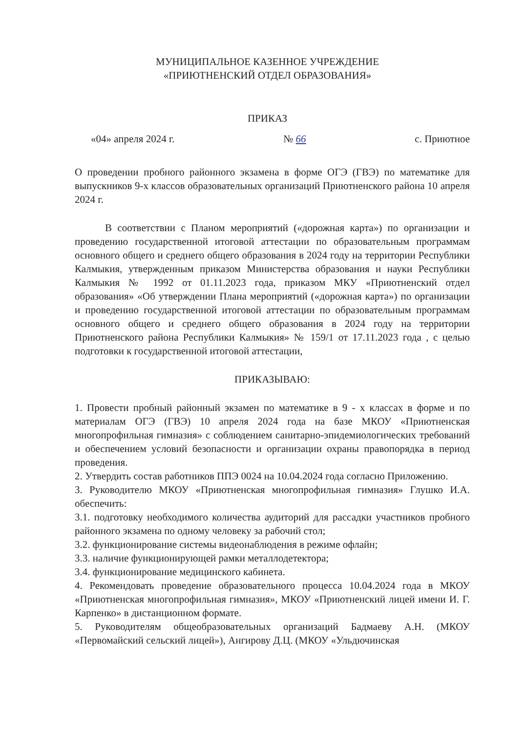МУНИЦИПАЛЬНОЕ КАЗЕННОЕ УЧРЕЖДЕНИЕ
«ПРИЮТНЕНСКИЙ ОТДЕЛ ОБРАЗОВАНИЯ»
ПРИКАЗ
«04» апреля 2024 г. № 66 с. Приютное
О проведении пробного районного экзамена в форме ОГЭ (ГВЭ) по математике для выпускников 9-х классов образовательных организаций Приютненского района 10 апреля 2024 г.
В соответствии с Планом мероприятий («дорожная карта») по организации и проведению государственной итоговой аттестации по образовательным программам основного общего и среднего общего образования в 2024 году на территории Республики Калмыкия, утвержденным приказом Министерства образования и науки Республики Калмыкия № 1992 от 01.11.2023 года, приказом МКУ «Приютненский отдел образования» «Об утверждении Плана мероприятий («дорожная карта») по организации и проведению государственной итоговой аттестации по образовательным программам основного общего и среднего общего образования в 2024 году на территории Приютненского района Республики Калмыкия» № 159/1 от 17.11.2023 года , с целью подготовки к государственной итоговой аттестации,
ПРИКАЗЫВАЮ:
1. Провести пробный районный экзамен по математике в 9 - х классах в форме и по материалам ОГЭ (ГВЭ) 10 апреля 2024 года на базе МКОУ «Приютненская многопрофильная гимназия» с соблюдением санитарно-эпидемиологических требований и обеспечением условий безопасности и организации охраны правопорядка в период проведения.
2. Утвердить состав работников ППЭ 0024 на 10.04.2024 года согласно Приложению.
3. Руководителю МКОУ «Приютненская многопрофильная гимназия» Глушко И.А. обеспечить:
3.1. подготовку необходимого количества аудиторий для рассадки участников пробного районного экзамена по одному человеку за рабочий стол;
3.2. функционирование системы видеонаблюдения в режиме офлайн;
3.3. наличие функционирующей рамки металлодетектора;
3.4. функционирование медицинского кабинета.
4. Рекомендовать проведение образовательного процесса 10.04.2024 года в МКОУ «Приютненская многопрофильная гимназия», МКОУ «Приютненский лицей имени И. Г. Карпенко» в дистанционном формате.
5. Руководителям общеобразовательных организаций Бадмаеву А.Н. (МКОУ «Первомайский сельский лицей»), Ангирову Д.Ц. (МКОУ «Ульдючинская